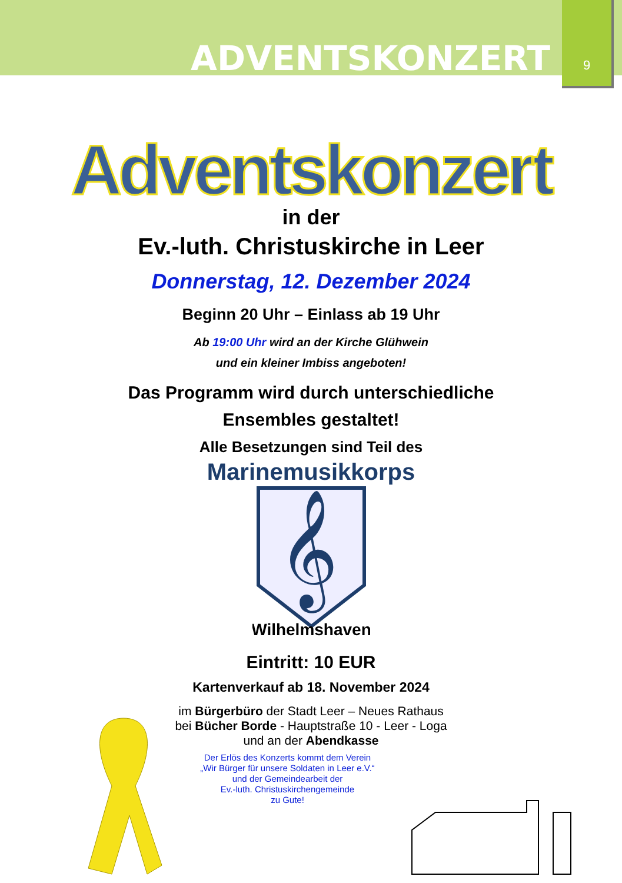ADVENTSKONZERT
9
Adventskonzert
in der
Ev.-luth. Christuskirche in Leer
Donnerstag, 12. Dezember 2024
Beginn 20 Uhr – Einlass ab 19 Uhr
Ab 19:00 Uhr wird an der Kirche Glühwein
und ein kleiner Imbiss angeboten!
Das Programm wird durch unterschiedliche
Ensembles gestaltet!
Alle Besetzungen sind Teil des
Marinemusikkorps
𝄞
Wilhelmshaven
Eintritt: 10 EUR
Kartenverkauf ab 18. November 2024
im Bürgerbüro der Stadt Leer – Neues Rathaus
bei Bücher Borde - Hauptstraße 10 - Leer - Loga
und an der Abendkasse
Der Erlös des Konzerts kommt dem Verein
„Wir Bürger für unsere Soldaten in Leer e.V.“
und der Gemeindearbeit der
Ev.-luth. Christuskirchengemeinde
zu Gute!